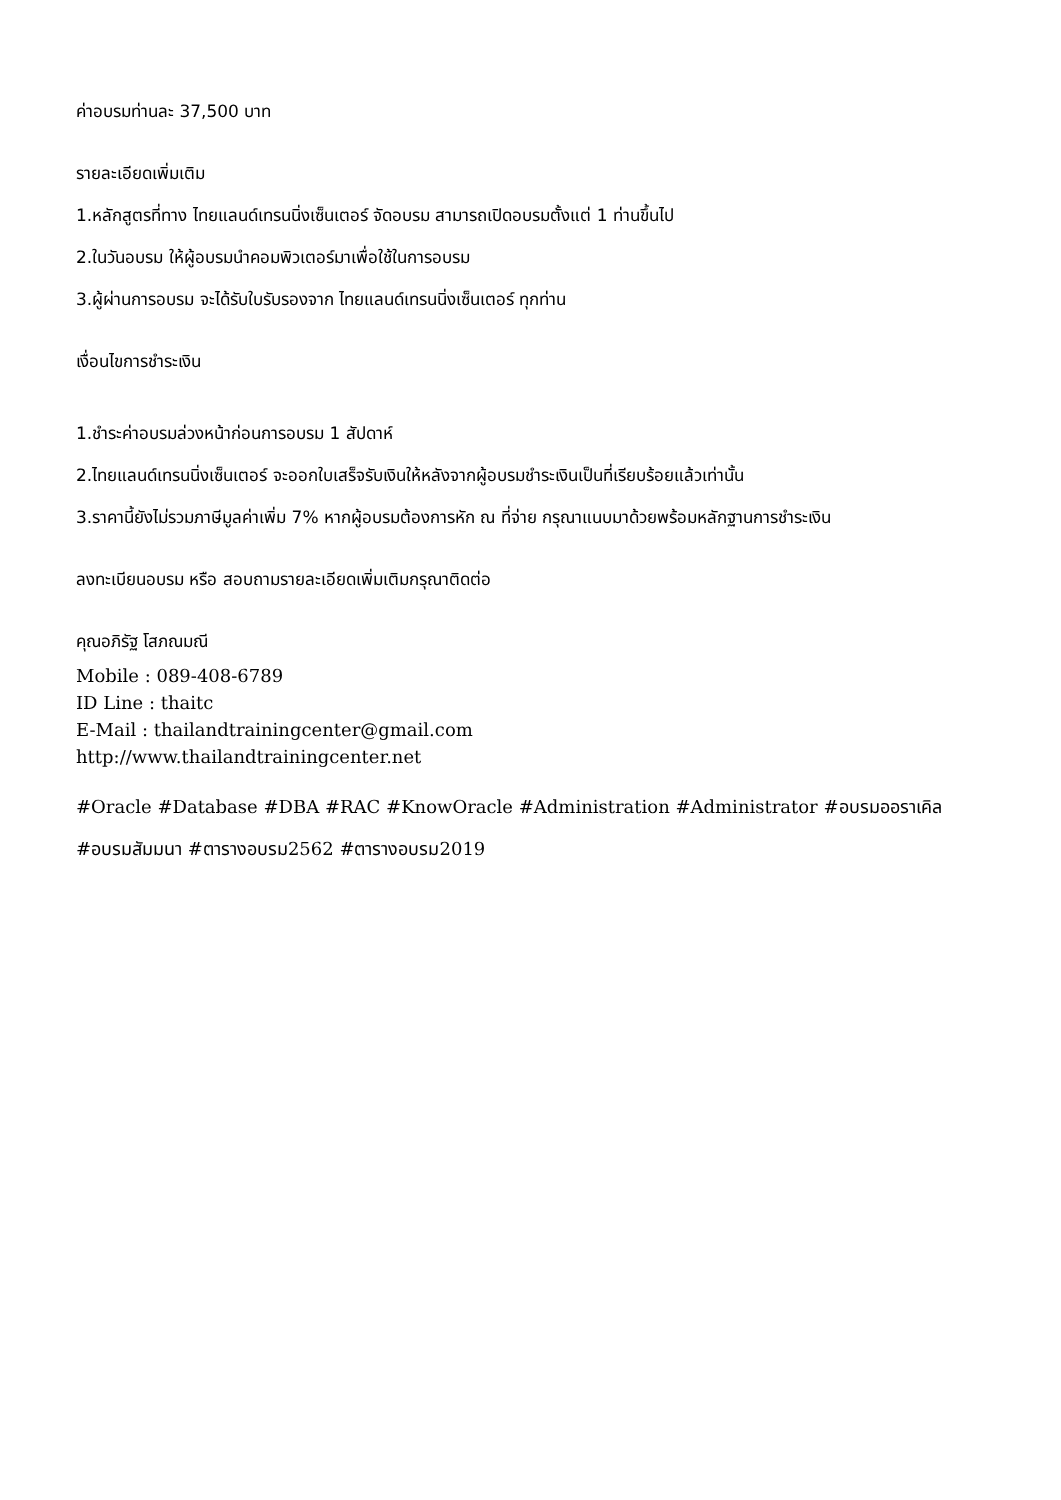ค่าอบรมท่านละ 37,500 บาท
รายละเอียดเพิ่มเติม
1.หลักสูตรที่ทาง ไทยแลนด์เทรนนิ่งเซ็นเตอร์ จัดอบรม สามารถเปิดอบรมตั้งแต่ 1 ท่านขึ้นไป
2.ในวันอบรม ให้ผู้อบรมนำคอมพิวเตอร์มาเพื่อใช้ในการอบรม
3.ผู้ผ่านการอบรม จะได้รับใบรับรองจาก ไทยแลนด์เทรนนิ่งเซ็นเตอร์ ทุกท่าน
เงื่อนไขการชำระเงิน
1.ชำระค่าอบรมล่วงหน้าก่อนการอบรม 1 สัปดาห์
2.ไทยแลนด์เทรนนิ่งเซ็นเตอร์ จะออกใบเสร็จรับเงินให้หลังจากผู้อบรมชำระเงินเป็นที่เรียบร้อยแล้วเท่านั้น
3.ราคานี้ยังไม่รวมภาษีมูลค่าเพิ่ม 7% หากผู้อบรมต้องการหัก ณ ที่จ่าย กรุณาแนบมาด้วยพร้อมหลักฐานการชำระเงิน
ลงทะเบียนอบรม หรือ สอบถามรายละเอียดเพิ่มเติมกรุณาติดต่อ
คุณอภิรัฐ โสภณมณี
Mobile : 089-408-6789
ID Line : thaitc
E-Mail : thailandtrainingcenter@gmail.com
http://www.thailandtrainingcenter.net
#Oracle #Database #DBA #RAC #KnowOracle #Administration #Administrator #อบรมออราเคิล #อบรมสัมมนา #ตารางอบรม2562 #ตารางอบรม2019